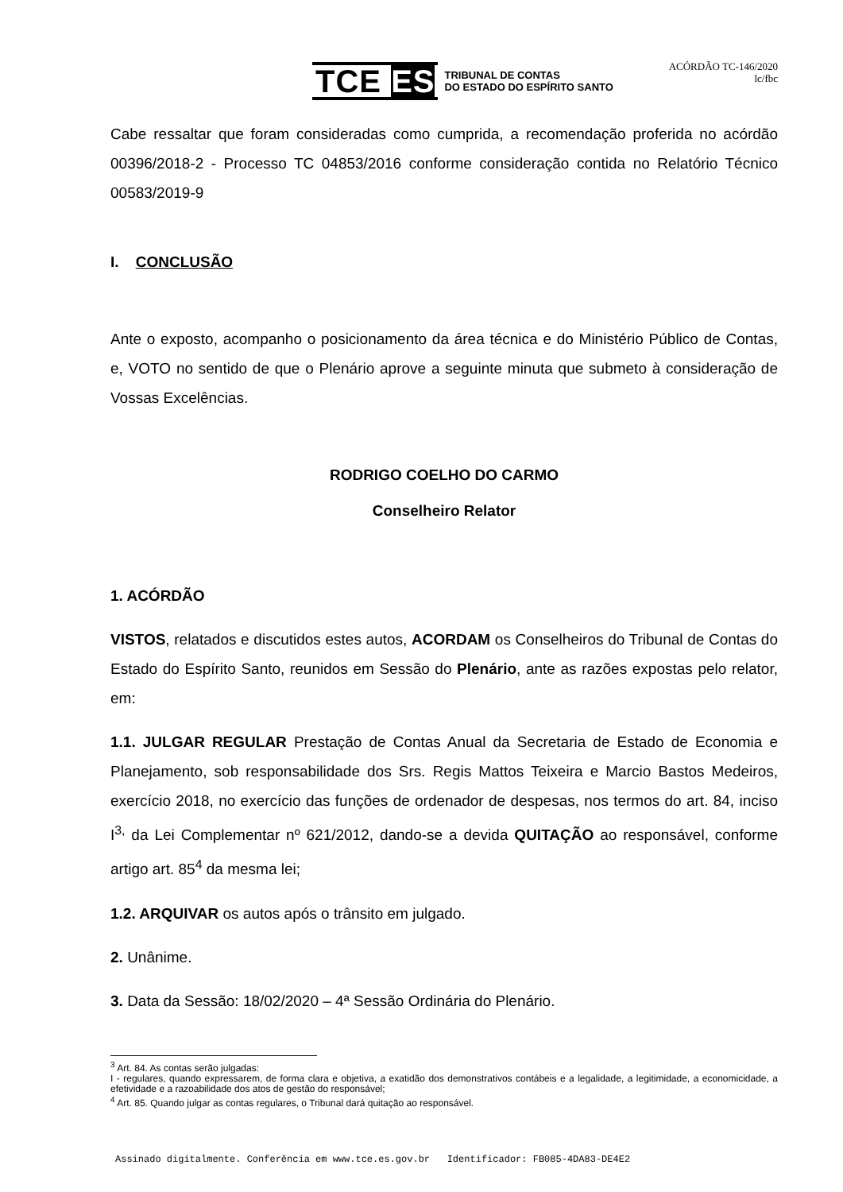TCE ES TRIBUNAL DE CONTAS
DO ESTADO DO ESPÍRITO SANTO
ACÓRDÃO TC-146/2020
lc/fbc
Cabe ressaltar que foram consideradas como cumprida, a recomendação proferida no acórdão 00396/2018-2 - Processo TC 04853/2016 conforme consideração contida no Relatório Técnico 00583/2019-9
I. CONCLUSÃO
Ante o exposto, acompanho o posicionamento da área técnica e do Ministério Público de Contas, e, VOTO no sentido de que o Plenário aprove a seguinte minuta que submeto à consideração de Vossas Excelências.
RODRIGO COELHO DO CARMO
Conselheiro Relator
1. ACÓRDÃO
VISTOS, relatados e discutidos estes autos, ACORDAM os Conselheiros do Tribunal de Contas do Estado do Espírito Santo, reunidos em Sessão do Plenário, ante as razões expostas pelo relator, em:
1.1. JULGAR REGULAR Prestação de Contas Anual da Secretaria de Estado de Economia e Planejamento, sob responsabilidade dos Srs. Regis Mattos Teixeira e Marcio Bastos Medeiros, exercício 2018, no exercício das funções de ordenador de despesas, nos termos do art. 84, inciso I<sup>3,</sup> da Lei Complementar nº 621/2012, dando-se a devida QUITAÇÃO ao responsável, conforme artigo art. 85<sup>4</sup> da mesma lei;
1.2. ARQUIVAR os autos após o trânsito em julgado.
2. Unânime.
3. Data da Sessão: 18/02/2020 – 4ª Sessão Ordinária do Plenário.
<sup>3</sup> Art. 84. As contas serão julgadas:
I - regulares, quando expressarem, de forma clara e objetiva, a exatidão dos demonstrativos contábeis e a legalidade, a legitimidade, a economicidade, a efetividade e a razoabilidade dos atos de gestão do responsável;
<sup>4</sup> Art. 85. Quando julgar as contas regulares, o Tribunal dará quitação ao responsável.
Assinado digitalmente. Conferência em www.tce.es.gov.br Identificador: FB085-4DA83-DE4E2